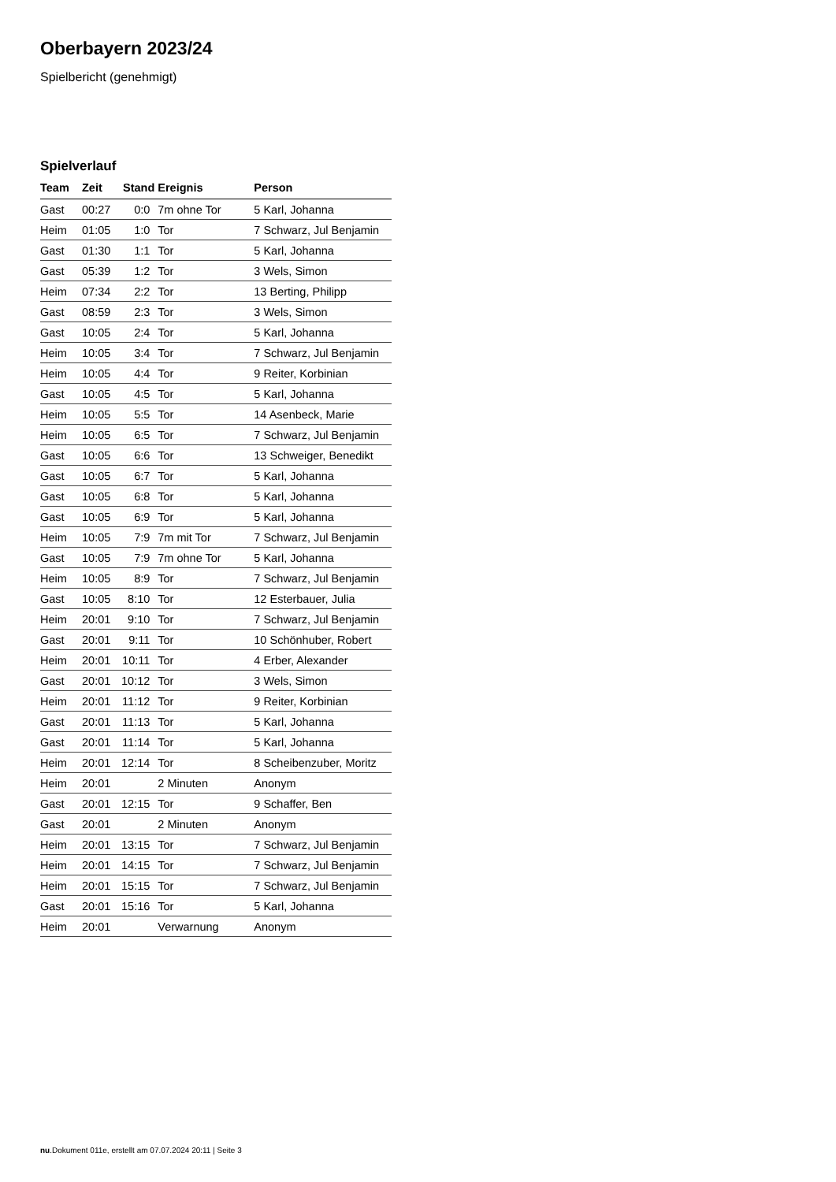Oberbayern 2023/24
Spielbericht (genehmigt)
Spielverlauf
| Team | Zeit | Stand | Ereignis | Person |
| --- | --- | --- | --- | --- |
| Gast | 00:27 | 0:0 | 7m ohne Tor | 5 Karl, Johanna |
| Heim | 01:05 | 1:0 | Tor | 7 Schwarz, Jul Benjamin |
| Gast | 01:30 | 1:1 | Tor | 5 Karl, Johanna |
| Gast | 05:39 | 1:2 | Tor | 3 Wels, Simon |
| Heim | 07:34 | 2:2 | Tor | 13 Berting, Philipp |
| Gast | 08:59 | 2:3 | Tor | 3 Wels, Simon |
| Gast | 10:05 | 2:4 | Tor | 5 Karl, Johanna |
| Heim | 10:05 | 3:4 | Tor | 7 Schwarz, Jul Benjamin |
| Heim | 10:05 | 4:4 | Tor | 9 Reiter, Korbinian |
| Gast | 10:05 | 4:5 | Tor | 5 Karl, Johanna |
| Heim | 10:05 | 5:5 | Tor | 14 Asenbeck, Marie |
| Heim | 10:05 | 6:5 | Tor | 7 Schwarz, Jul Benjamin |
| Gast | 10:05 | 6:6 | Tor | 13 Schweiger, Benedikt |
| Gast | 10:05 | 6:7 | Tor | 5 Karl, Johanna |
| Gast | 10:05 | 6:8 | Tor | 5 Karl, Johanna |
| Gast | 10:05 | 6:9 | Tor | 5 Karl, Johanna |
| Heim | 10:05 | 7:9 | 7m mit Tor | 7 Schwarz, Jul Benjamin |
| Gast | 10:05 | 7:9 | 7m ohne Tor | 5 Karl, Johanna |
| Heim | 10:05 | 8:9 | Tor | 7 Schwarz, Jul Benjamin |
| Gast | 10:05 | 8:10 | Tor | 12 Esterbauer, Julia |
| Heim | 20:01 | 9:10 | Tor | 7 Schwarz, Jul Benjamin |
| Gast | 20:01 | 9:11 | Tor | 10 Schönhuber, Robert |
| Heim | 20:01 | 10:11 | Tor | 4 Erber, Alexander |
| Gast | 20:01 | 10:12 | Tor | 3 Wels, Simon |
| Heim | 20:01 | 11:12 | Tor | 9 Reiter, Korbinian |
| Gast | 20:01 | 11:13 | Tor | 5 Karl, Johanna |
| Gast | 20:01 | 11:14 | Tor | 5 Karl, Johanna |
| Heim | 20:01 | 12:14 | Tor | 8 Scheibenzuber, Moritz |
| Heim | 20:01 | | 2 Minuten | Anonym |
| Gast | 20:01 | 12:15 | Tor | 9 Schaffer, Ben |
| Gast | 20:01 | | 2 Minuten | Anonym |
| Heim | 20:01 | 13:15 | Tor | 7 Schwarz, Jul Benjamin |
| Heim | 20:01 | 14:15 | Tor | 7 Schwarz, Jul Benjamin |
| Heim | 20:01 | 15:15 | Tor | 7 Schwarz, Jul Benjamin |
| Gast | 20:01 | 15:16 | Tor | 5 Karl, Johanna |
| Heim | 20:01 | | Verwarnung | Anonym |
nu.Dokument 011e, erstellt am 07.07.2024 20:11 | Seite 3